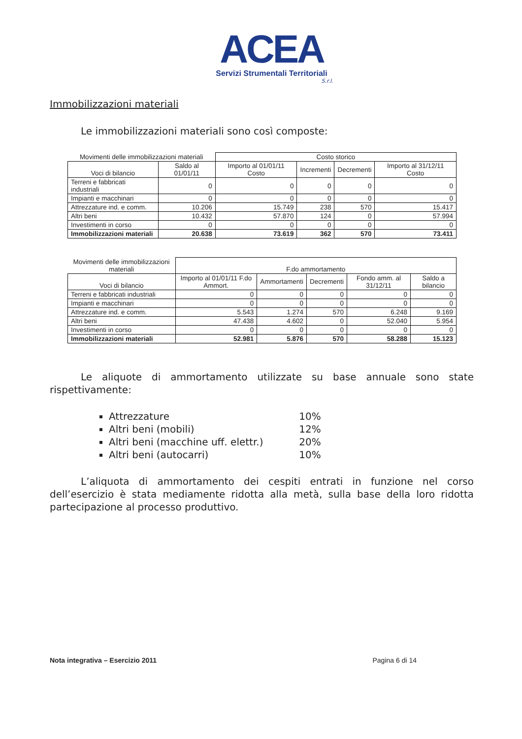ACEA
Servizi Strumentali Territoriali
S.r.l.
Immobilizzazioni materiali
Le immobilizzazioni materiali sono così composte:
| Movimenti delle immobilizzazioni materiali | | Costo storico | | | |
| --- | --- | --- | --- | --- | --- |
| Voci di bilancio | Saldo al 01/01/11 | Importo al 01/01/11 Costo | Incrementi | Decrementi | Importo al 31/12/11 Costo |
| Terreni e fabbricati industriali | 0 | 0 | 0 | 0 | 0 |
| Impianti e macchinari | 0 | 0 | 0 | 0 | 0 |
| Attrezzature ind. e comm. | 10.206 | 15.749 | 238 | 570 | 15.417 |
| Altri beni | 10.432 | 57.870 | 124 | 0 | 57.994 |
| Investimenti in corso | 0 | 0 | 0 | 0 | 0 |
| Immobilizzazioni materiali | 20.638 | 73.619 | 362 | 570 | 73.411 |
| Movimenti delle immobilizzazioni materiali | F.do ammortamento | | | | |
| --- | --- | --- | --- | --- | --- |
| Voci di bilancio | Importo al 01/01/11 F.do Ammort. | Ammortamenti | Decrementi | Fondo amm. al 31/12/11 | Saldo a bilancio |
| Terreni e fabbricati industriali | 0 | 0 | 0 | 0 | 0 |
| Impianti e macchinari | 0 | 0 | 0 | 0 | 0 |
| Attrezzature ind. e comm. | 5.543 | 1.274 | 570 | 6.248 | 9.169 |
| Altri beni | 47.438 | 4.602 | 0 | 52.040 | 5.954 |
| Investimenti in corso | 0 | 0 | 0 | 0 | 0 |
| Immobilizzazioni materiali | 52.981 | 5.876 | 570 | 58.288 | 15.123 |
Le aliquote di ammortamento utilizzate su base annuale sono state rispettivamente:
Attrezzature 10%
Altri beni (mobili) 12%
Altri beni (macchine uff. elettr.) 20%
Altri beni (autocarri) 10%
L’aliquota di ammortamento dei cespiti entrati in funzione nel corso dell’esercizio è stata mediamente ridotta alla metà, sulla base della loro ridotta partecipazione al processo produttivo.
Nota integrativa – Esercizio 2011 Pagina 6 di 14